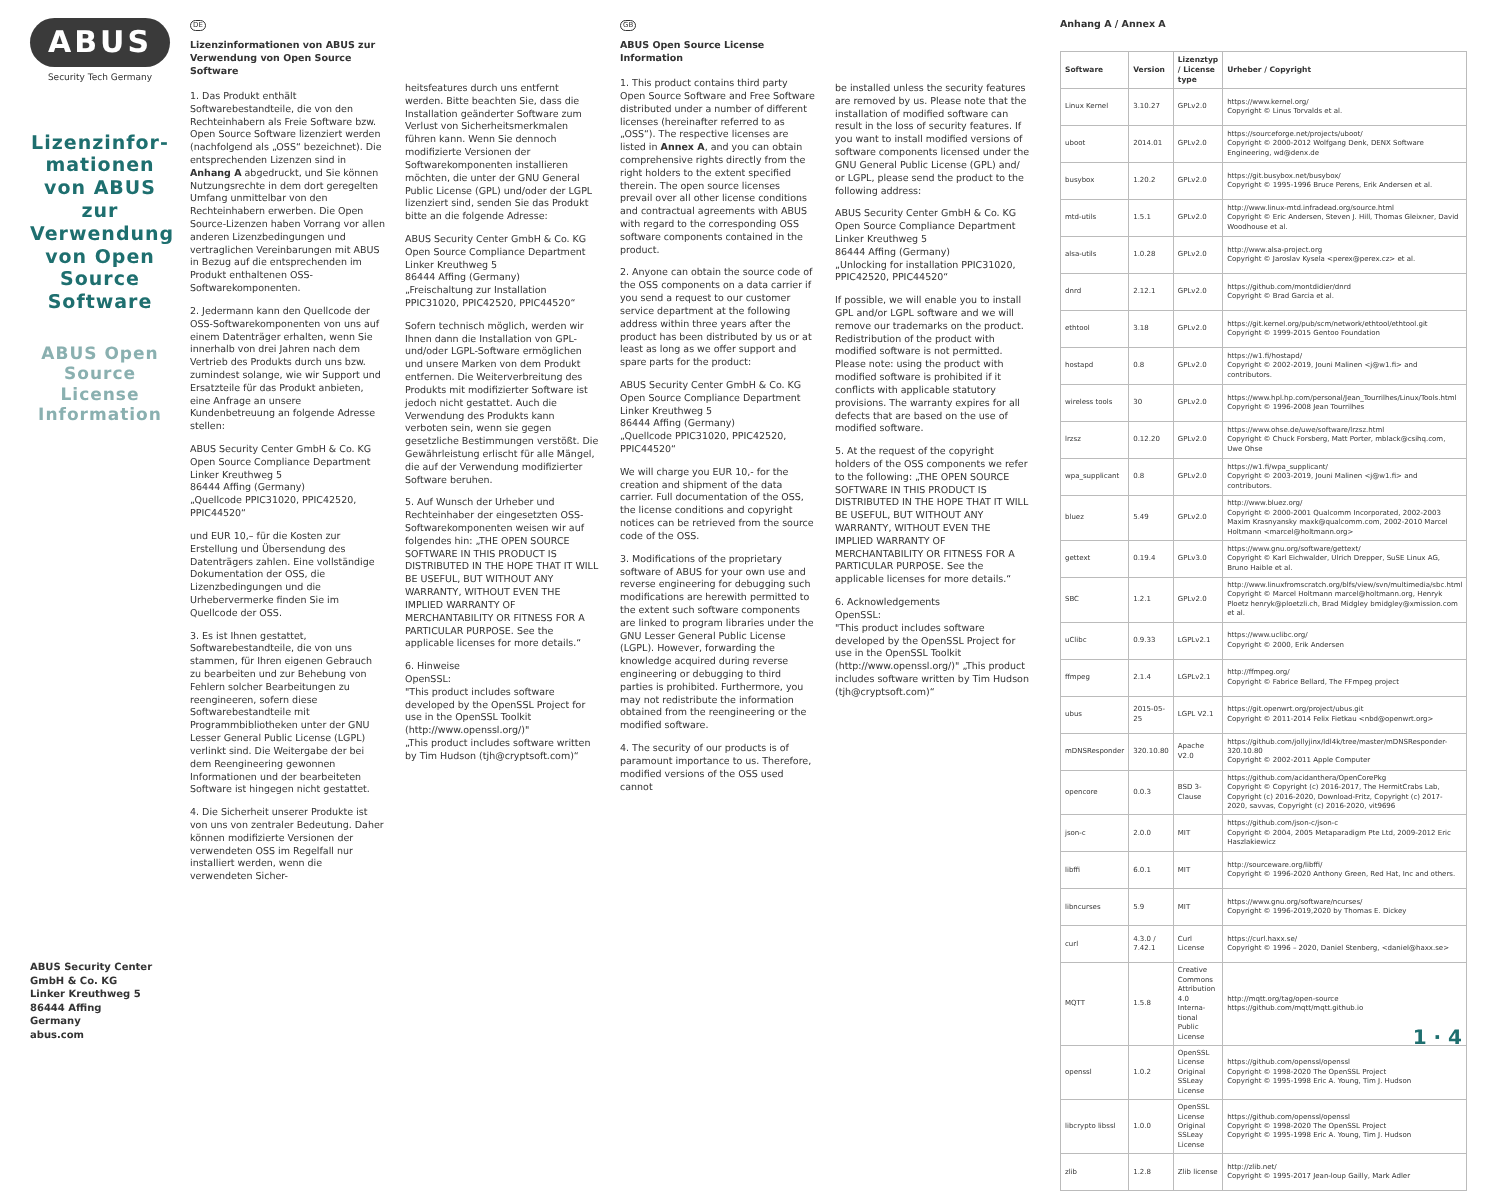ABUS
Security Tech Germany
Lizenzinfor-
mationen
von ABUS zur
Verwendung
von Open
Source
Software
ABUS Open
Source License
Information
ABUS Security Center GmbH & Co. KG
Linker Kreuthweg 5
86444 Affing
Germany
abus.com
DE
Lizenzinformationen von ABUS zur Verwendung von Open Source Software
1. Das Produkt enthält Softwarebestandteile, die von den Rechteinhabern als Freie Software bzw. Open Source Software lizenziert werden (nachfolgend als „OSS“ bezeichnet). Die entsprechenden Lizenzen sind in Anhang A abgedruckt, und Sie können Nutzungsrechte in dem dort geregelten Umfang unmittelbar von den Rechteinhabern erwerben. Die Open Source-Lizenzen haben Vorrang vor allen anderen Lizenzbedingungen und vertraglichen Vereinbarungen mit ABUS in Bezug auf die entsprechenden im Produkt enthaltenen OSS-Softwarekomponenten.
2. Jedermann kann den Quellcode der OSS-Softwarekomponenten von uns auf einem Datenträger erhalten, wenn Sie innerhalb von drei Jahren nach dem Vertrieb des Produkts durch uns bzw. zumindest solange, wie wir Support und Ersatzteile für das Produkt anbieten, eine Anfrage an unsere Kundenbetreuung an folgende Adresse stellen:
ABUS Security Center GmbH & Co. KG
Open Source Compliance Department
Linker Kreuthweg 5
86444 Affing (Germany)
„Quellcode PPIC31020, PPIC42520, PPIC44520“
und EUR 10,– für die Kosten zur Erstellung und Übersendung des Datenträgers zahlen. Eine vollständige Dokumentation der OSS, die Lizenzbedingungen und die Urhebervermerke finden Sie im Quellcode der OSS.
3. Es ist Ihnen gestattet, Softwarebestandteile, die von uns stammen, für Ihren eigenen Gebrauch zu bearbeiten und zur Behebung von Fehlern solcher Bearbeitungen zu reengineeren, sofern diese Softwarebestandteile mit Programmbibliotheken unter der GNU Lesser General Public License (LGPL) verlinkt sind. Die Weitergabe der bei dem Reengineering gewonnen Informationen und der bearbeiteten Software ist hingegen nicht gestattet.
4. Die Sicherheit unserer Produkte ist von uns von zentraler Bedeutung. Daher können modifizierte Versionen der verwendeten OSS im Regelfall nur installiert werden, wenn die verwendeten Sicher-
heitsfeatures durch uns entfernt werden. Bitte beachten Sie, dass die Installation geänderter Software zum Verlust von Sicherheitsmerkmalen führen kann. Wenn Sie dennoch modifizierte Versionen der Softwarekomponenten installieren möchten, die unter der GNU General Public License (GPL) und/oder der LGPL lizenziert sind, senden Sie das Produkt bitte an die folgende Adresse:
ABUS Security Center GmbH & Co. KG
Open Source Compliance Department
Linker Kreuthweg 5
86444 Affing (Germany)
„Freischaltung zur Installation PPIC31020, PPIC42520, PPIC44520“
Sofern technisch möglich, werden wir Ihnen dann die Installation von GPL- und/oder LGPL-Software ermöglichen und unsere Marken von dem Produkt entfernen. Die Weiterverbreitung des Produkts mit modifizierter Software ist jedoch nicht gestattet. Auch die Verwendung des Produkts kann verboten sein, wenn sie gegen gesetzliche Bestimmungen verstößt. Die Gewährleistung erlischt für alle Mängel, die auf der Verwendung modifizierter Software beruhen.
5. Auf Wunsch der Urheber und Rechteinhaber der eingesetzten OSS-Softwarekomponenten weisen wir auf folgendes hin: „THE OPEN SOURCE SOFTWARE IN THIS PRODUCT IS DISTRIBUTED IN THE HOPE THAT IT WILL BE USEFUL, BUT WITHOUT ANY WARRANTY, WITHOUT EVEN THE IMPLIED WARRANTY OF MERCHANTABILITY OR FITNESS FOR A PARTICULAR PURPOSE. See the applicable licenses for more details.“
6. Hinweise
OpenSSL:
"This product includes software developed by the OpenSSL Project for use in the OpenSSL Toolkit (http://www.openssl.org/)"
„This product includes software written by Tim Hudson (tjh@cryptsoft.com)“
GB
ABUS Open Source License Information
1. This product contains third party Open Source Software and Free Software distributed under a number of different licenses (hereinafter referred to as „OSS“). The respective licenses are listed in Annex A, and you can obtain comprehensive rights directly from the right holders to the extent specified therein. The open source licenses prevail over all other license conditions and contractual agreements with ABUS with regard to the corresponding OSS software components contained in the product.
2. Anyone can obtain the source code of the OSS components on a data carrier if you send a request to our customer service department at the following address within three years after the product has been distributed by us or at least as long as we offer support and spare parts for the product:
ABUS Security Center GmbH & Co. KG
Open Source Compliance Department
Linker Kreuthweg 5
86444 Affing (Germany)
„Quellcode PPIC31020, PPIC42520, PPIC44520“
We will charge you EUR 10,- for the creation and shipment of the data carrier. Full documentation of the OSS, the license conditions and copyright notices can be retrieved from the source code of the OSS.
3. Modifications of the proprietary software of ABUS for your own use and reverse engineering for debugging such modifications are herewith permitted to the extent such software components are linked to program libraries under the GNU Lesser General Public License (LGPL). However, forwarding the knowledge acquired during reverse engineering or debugging to third parties is prohibited. Furthermore, you may not redistribute the information obtained from the reengineering or the modified software.
4. The security of our products is of paramount importance to us. Therefore, modified versions of the OSS used cannot
be installed unless the security features are removed by us. Please note that the installation of modified software can result in the loss of security features. If you want to install modified versions of software components licensed under the GNU General Public License (GPL) and/ or LGPL, please send the product to the following address:
ABUS Security Center GmbH & Co. KG
Open Source Compliance Department
Linker Kreuthweg 5
86444 Affing (Germany)
„Unlocking for installation PPIC31020, PPIC42520, PPIC44520“
If possible, we will enable you to install GPL and/or LGPL software and we will remove our trademarks on the product. Redistribution of the product with modified software is not permitted. Please note: using the product with modified software is prohibited if it conflicts with applicable statutory provisions. The warranty expires for all defects that are based on the use of modified software.
5. At the request of the copyright holders of the OSS components we refer to the following: „THE OPEN SOURCE SOFTWARE IN THIS PRODUCT IS DISTRIBUTED IN THE HOPE THAT IT WILL BE USEFUL, BUT WITHOUT ANY WARRANTY, WITHOUT EVEN THE IMPLIED WARRANTY OF MERCHANTABILITY OR FITNESS FOR A PARTICULAR PURPOSE. See the applicable licenses for more details.“
6. Acknowledgements
OpenSSL:
"This product includes software developed by the OpenSSL Project for use in the OpenSSL Toolkit (http://www.openssl.org/)" „This product includes software written by Tim Hudson (tjh@cryptsoft.com)“
Anhang A / Annex A
| Software | Version | Lizenztyp / License type | Urheber / Copyright |
| --- | --- | --- | --- |
| Linux Kernel | 3.10.27 | GPLv2.0 | https://www.kernel.org/ Copyright © Linus Torvalds et al. |
| uboot | 2014.01 | GPLv2.0 | https://sourceforge.net/projects/uboot/ Copyright © 2000-2012 Wolfgang Denk, DENX Software Engineering, wd@denx.de |
| busybox | 1.20.2 | GPLv2.0 | https://git.busybox.net/busybox/ Copyright © 1995-1996 Bruce Perens, Erik Andersen et al. |
| mtd-utils | 1.5.1 | GPLv2.0 | http://www.linux-mtd.infradead.org/source.html Copyright © Eric Andersen, Steven J. Hill, Thomas Gleixner, David Woodhouse et al. |
| alsa-utils | 1.0.28 | GPLv2.0 | http://www.alsa-project.org Copyright © Jaroslav Kysela <perex@perex.cz> et al. |
| dnrd | 2.12.1 | GPLv2.0 | https://github.com/montdidier/dnrd Copyright © Brad Garcia et al. |
| ethtool | 3.18 | GPLv2.0 | https://git.kernel.org/pub/scm/network/ethtool/ethtool.git Copyright © 1999-2015 Gentoo Foundation |
| hostapd | 0.8 | GPLv2.0 | https://w1.fi/hostapd/ Copyright © 2002-2019, Jouni Malinen <j@w1.fi> and contributors. |
| wireless tools | 30 | GPLv2.0 | https://www.hpl.hp.com/personal/Jean_Tourrilhes/Linux/Tools.html Copyright © 1996-2008 Jean Tourrilhes |
| lrzsz | 0.12.20 | GPLv2.0 | https://www.ohse.de/uwe/software/lrzsz.html Copyright © Chuck Forsberg, Matt Porter, mblack@csihq.com, Uwe Ohse |
| wpa_supplicant | 0.8 | GPLv2.0 | https://w1.fi/wpa_supplicant/ Copyright © 2003-2019, Jouni Malinen <j@w1.fi> and contributors. |
| bluez | 5.49 | GPLv2.0 | http://www.bluez.org/ Copyright © 2000-2001 Qualcomm Incorporated, 2002-2003 Maxim Krasnyansky maxk@qualcomm.com, 2002-2010 Marcel Holtmann <marcel@holtmann.org> |
| gettext | 0.19.4 | GPLv3.0 | https://www.gnu.org/software/gettext/ Copyright © Karl Eichwalder, Ulrich Drepper, SuSE Linux AG, Bruno Haible et al. |
| SBC | 1.2.1 | GPLv2.0 | http://www.linuxfromscratch.org/blfs/view/svn/multimedia/sbc.html Copyright © Marcel Holtmann marcel@holtmann.org, Henryk Ploetz henryk@ploetzli.ch, Brad Midgley bmidgley@xmission.com et al. |
| uClibc | 0.9.33 | LGPLv2.1 | https://www.uclibc.org/ Copyright © 2000, Erik Andersen |
| ffmpeg | 2.1.4 | LGPLv2.1 | http://ffmpeg.org/ Copyright © Fabrice Bellard, The FFmpeg project |
| ubus | 2015-05-25 | LGPL V2.1 | https://git.openwrt.org/project/ubus.git Copyright © 2011-2014 Felix Fietkau <nbd@openwrt.org> |
| mDNSResponder | 320.10.80 | Apache V2.0 | https://github.com/jollyjinx/ldl4k/tree/master/mDNSResponder-320.10.80 Copyright © 2002-2011 Apple Computer |
| opencore | 0.0.3 | BSD 3-Clause | https://github.com/acidanthera/OpenCorePkg Copyright © Copyright (c) 2016-2017, The HermitCrabs Lab, Copyright (c) 2016-2020, Download-Fritz, Copyright (c) 2017-2020, savvas, Copyright (c) 2016-2020, vit9696 |
| json-c | 2.0.0 | MIT | https://github.com/json-c/json-c Copyright © 2004, 2005 Metaparadigm Pte Ltd, 2009-2012 Eric Haszlakiewicz |
| libffi | 6.0.1 | MIT | http://sourceware.org/libffi/ Copyright © 1996-2020 Anthony Green, Red Hat, Inc and others. |
| libncurses | 5.9 | MIT | https://www.gnu.org/software/ncurses/ Copyright © 1996-2019,2020 by Thomas E. Dickey |
| curl | 4.3.0 / 7.42.1 | Curl License | https://curl.haxx.se/ Copyright © 1996 – 2020, Daniel Stenberg, <daniel@haxx.se> |
| MQTT | 1.5.8 | Creative Commons Attribution 4.0 Interna-tional Public License | http://mqtt.org/tag/open-source https://github.com/mqtt/mqtt.github.io |
| openssl | 1.0.2 | OpenSSL License Original SSLeay License | https://github.com/openssl/openssl Copyright © 1998-2020 The OpenSSL Project Copyright © 1995-1998 Eric A. Young, Tim J. Hudson |
| libcrypto libssl | 1.0.0 | OpenSSL License Original SSLeay License | https://github.com/openssl/openssl Copyright © 1998-2020 The OpenSSL Project Copyright © 1995-1998 Eric A. Young, Tim J. Hudson |
| zlib | 1.2.8 | Zlib license | http://zlib.net/ Copyright © 1995-2017 Jean-loup Gailly, Mark Adler |
1 · 4